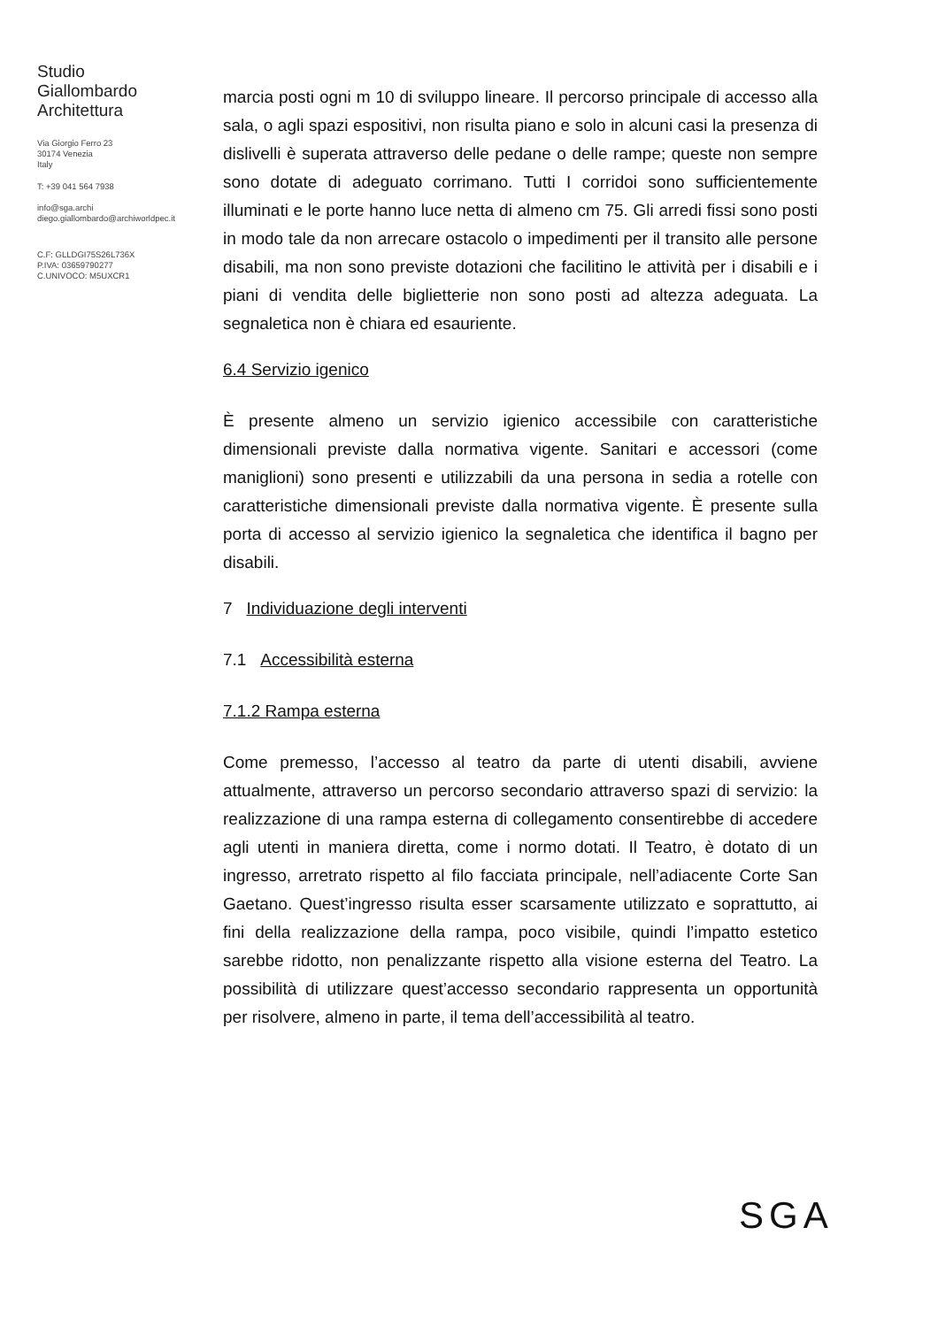Studio
Giallombardo
Architettura
Via Giorgio Ferro 23
30174 Venezia
Italy
T: +39 041 564 7938
info@sga.archi
diego.giallombardo@archiworldpec.it
C.F: GLLDGI75S26L736X
P.IVA: 03659790277
C.UNIVOCO: M5UXCR1
marcia posti ogni m 10 di sviluppo lineare. Il percorso principale di accesso alla sala, o agli spazi espositivi, non risulta piano e solo in alcuni casi la presenza di dislivelli è superata attraverso delle pedane o delle rampe; queste non sempre sono dotate di adeguato corrimano. Tutti I corridoi sono sufficientemente illuminati e le porte hanno luce netta di almeno cm 75. Gli arredi fissi sono posti in modo tale da non arrecare ostacolo o impedimenti per il transito alle persone disabili, ma non sono previste dotazioni che facilitino le attività per i disabili e i piani di vendita delle biglietterie non sono posti ad altezza adeguata. La segnaletica non è chiara ed esauriente.
6.4 Servizio igenico
È presente almeno un servizio igienico accessibile con caratteristiche dimensionali previste dalla normativa vigente. Sanitari e accessori (come maniglioni) sono presenti e utilizzabili da una persona in sedia a rotelle con caratteristiche dimensionali previste dalla normativa vigente. È presente sulla porta di accesso al servizio igienico la segnaletica che identifica il bagno per disabili.
7 Individuazione degli interventi
7.1 Accessibilità esterna
7.1.2 Rampa esterna
Come premesso, l’accesso al teatro da parte di utenti disabili, avviene attualmente, attraverso un percorso secondario attraverso spazi di servizio: la realizzazione di una rampa esterna di collegamento consentirebbe di accedere agli utenti in maniera diretta, come i normo dotati. Il Teatro, è dotato di un ingresso, arretrato rispetto al filo facciata principale, nell’adiacente Corte San Gaetano. Quest’ingresso risulta esser scarsamente utilizzato e soprattutto, ai fini della realizzazione della rampa, poco visibile, quindi l’impatto estetico sarebbe ridotto, non penalizzante rispetto alla visione esterna del Teatro. La possibilità di utilizzare quest’accesso secondario rappresenta un opportunità per risolvere, almeno in parte, il tema dell’accessibilità al teatro.
SGA